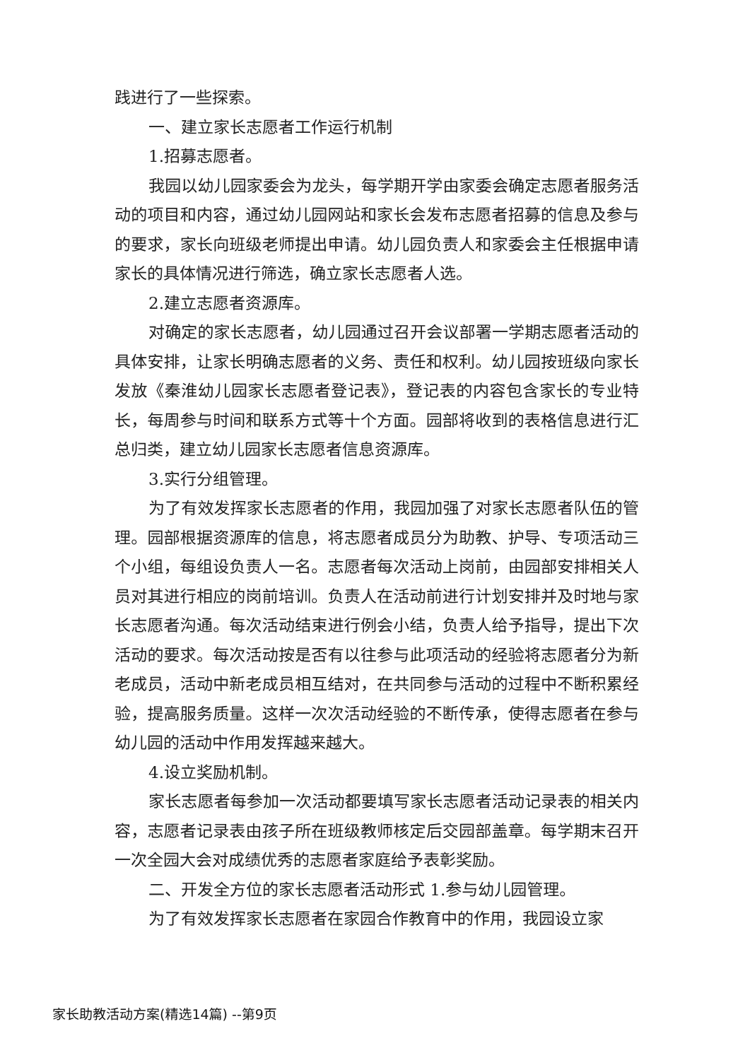践进行了一些探索。
一、建立家长志愿者工作运行机制
1.招募志愿者。
我园以幼儿园家委会为龙头，每学期开学由家委会确定志愿者服务活动的项目和内容，通过幼儿园网站和家长会发布志愿者招募的信息及参与的要求，家长向班级老师提出申请。幼儿园负责人和家委会主任根据申请家长的具体情况进行筛选，确立家长志愿者人选。
2.建立志愿者资源库。
对确定的家长志愿者，幼儿园通过召开会议部署一学期志愿者活动的具体安排，让家长明确志愿者的义务、责任和权利。幼儿园按班级向家长发放《秦淮幼儿园家长志愿者登记表》，登记表的内容包含家长的专业特长，每周参与时间和联系方式等十个方面。园部将收到的表格信息进行汇总归类，建立幼儿园家长志愿者信息资源库。
3.实行分组管理。
为了有效发挥家长志愿者的作用，我园加强了对家长志愿者队伍的管理。园部根据资源库的信息，将志愿者成员分为助教、护导、专项活动三个小组，每组设负责人一名。志愿者每次活动上岗前，由园部安排相关人员对其进行相应的岗前培训。负责人在活动前进行计划安排并及时地与家长志愿者沟通。每次活动结束进行例会小结，负责人给予指导，提出下次活动的要求。每次活动按是否有以往参与此项活动的经验将志愿者分为新老成员，活动中新老成员相互结对，在共同参与活动的过程中不断积累经验，提高服务质量。这样一次次活动经验的不断传承，使得志愿者在参与幼儿园的活动中作用发挥越来越大。
4.设立奖励机制。
家长志愿者每参加一次活动都要填写家长志愿者活动记录表的相关内容，志愿者记录表由孩子所在班级教师核定后交园部盖章。每学期末召开一次全园大会对成绩优秀的志愿者家庭给予表彰奖励。
二、开发全方位的家长志愿者活动形式 1.参与幼儿园管理。
为了有效发挥家长志愿者在家园合作教育中的作用，我园设立家
家长助教活动方案(精选14篇) --第9页